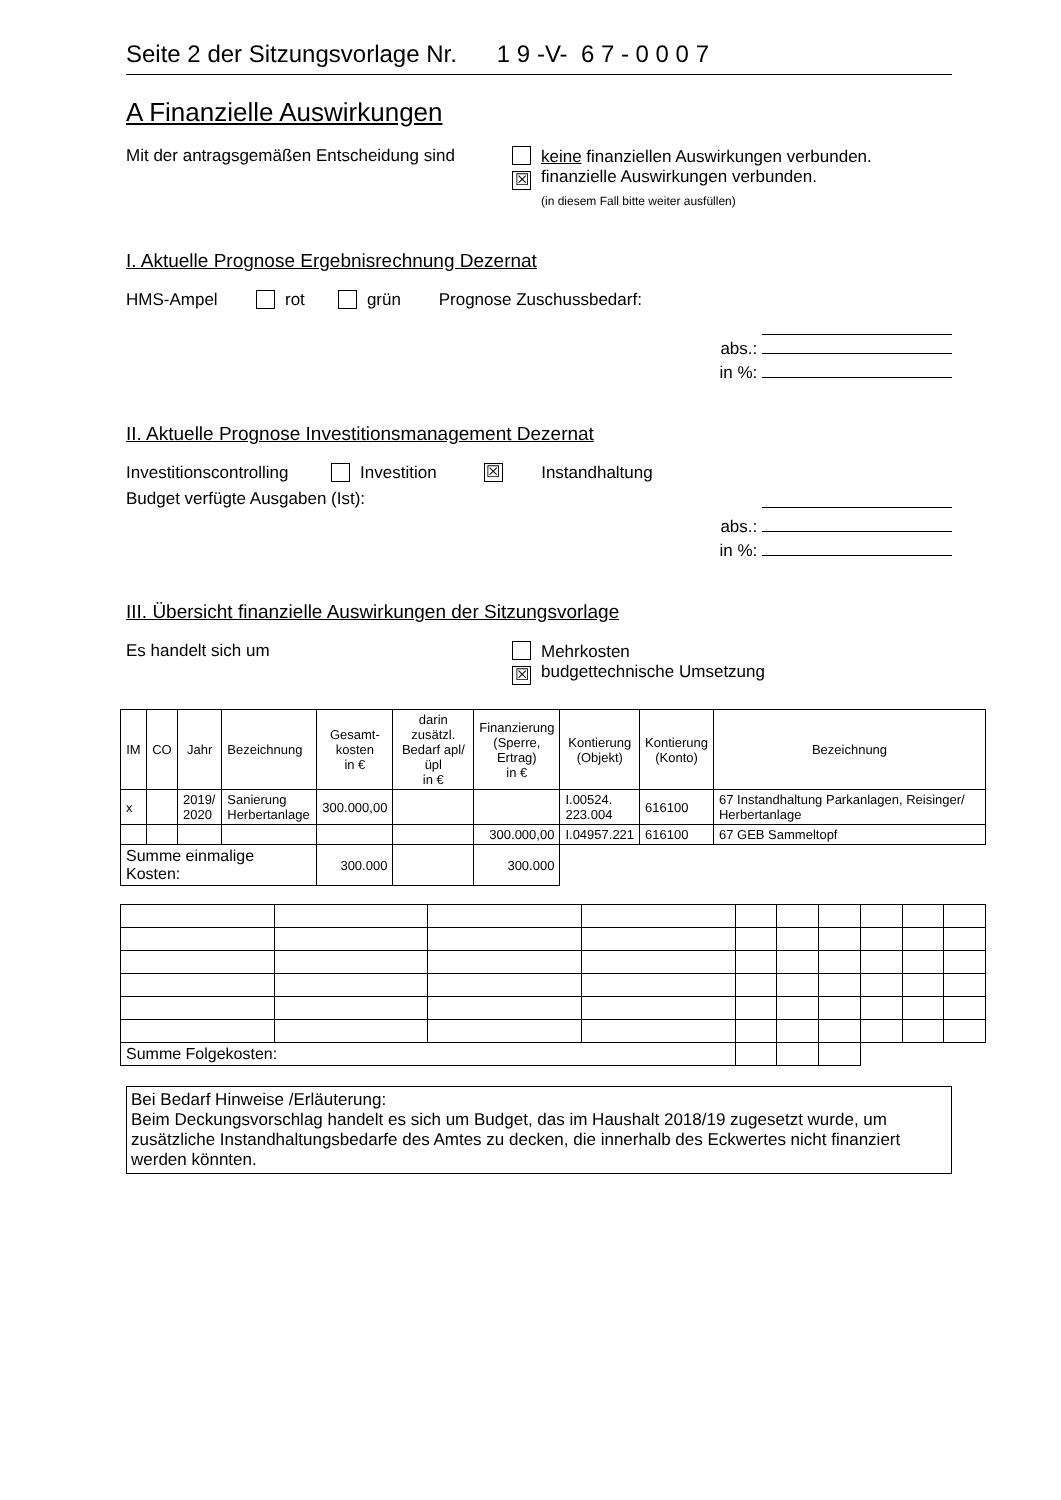Seite 2 der Sitzungsvorlage Nr. 1 9 -V- 6 7 - 0 0 0 7
A Finanzielle Auswirkungen
Mit der antragsgemäßen Entscheidung sind
keine finanziellen Auswirkungen verbunden.
☒ finanzielle Auswirkungen verbunden.
(in diesem Fall bitte weiter ausfüllen)
I. Aktuelle Prognose Ergebnisrechnung Dezernat
HMS-Ampel rot grün Prognose Zuschussbedarf:
abs.:
in %:
II. Aktuelle Prognose Investitionsmanagement Dezernat
Investitionscontrolling Investition ☒ Instandhaltung
Budget verfügte Ausgaben (Ist):
abs.:
in %:
III. Übersicht finanzielle Auswirkungen der Sitzungsvorlage
Es handelt sich um Mehrkosten
☒ budgettechnische Umsetzung
| IM | CO | Jahr | Bezeichnung | Gesamt- kosten in € | darin zusätzl. Bedarf apl/üpl in € | Finanzierung (Sperre, Ertrag) in € | Kontierung (Objekt) | Kontierung (Konto) | Bezeichnung |
| --- | --- | --- | --- | --- | --- | --- | --- | --- | --- |
| x | | 2019/ 2020 | Sanierung Herbertanlage | 300.000,00 | | | I.00524. 223.004 | 616100 | 67 Instandhaltung Parkanlagen, Reisinger/ Herbertanlage |
| | | | | | | 300.000,00 | I.04957.221 | 616100 | 67 GEB Sammeltopf |
| Summe einmalige Kosten: | | | | 300.000 | | 300.000 | | | |
| Summe Folgekosten: | | | | | | | | | |
Bei Bedarf Hinweise /Erläuterung:
Beim Deckungsvorschlag handelt es sich um Budget, das im Haushalt 2018/19 zugesetzt wurde, um zusätzliche Instandhaltungsbedarfe des Amtes zu decken, die innerhalb des Eckwertes nicht finanziert werden könnten.